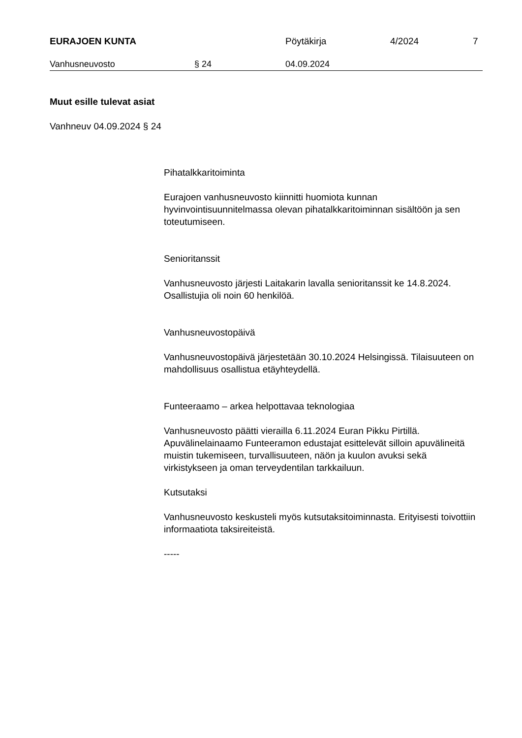EURAJOEN KUNTA Pöytäkirja 4/2024 7
Vanhusneuvosto § 24 04.09.2024
Muut esille tulevat asiat
Vanhneuv 04.09.2024 § 24
Pihatalkkaritoiminta
Eurajoen vanhusneuvosto kiinnitti huomiota kunnan hyvinvointisuunnitelmassa olevan pihatalkkaritoiminnan sisältöön ja sen toteutumiseen.
Senioritanssit
Vanhusneuvosto järjesti Laitakarin lavalla senioritanssit ke 14.8.2024. Osallistujia oli noin 60 henkilöä.
Vanhusneuvostopäivä
Vanhusneuvostopäivä järjestetään 30.10.2024 Helsingissä. Tilaisuuteen on mahdollisuus osallistua etäyhteydellä.
Funteeraamo – arkea helpottavaa teknologiaa
Vanhusneuvosto päätti vierailla 6.11.2024 Euran Pikku Pirtillä. Apuvälinelainaamo Funteeramon edustajat esittelevät silloin apuvälineitä muistin tukemiseen, turvallisuuteen, näön ja kuulon avuksi sekä virkistykseen ja oman terveydentilan tarkkailuun.
Kutsutaksi
Vanhusneuvosto keskusteli myös kutsutaksitoiminnasta. Erityisesti toivottiin informaatiota taksireiteistä.
-----